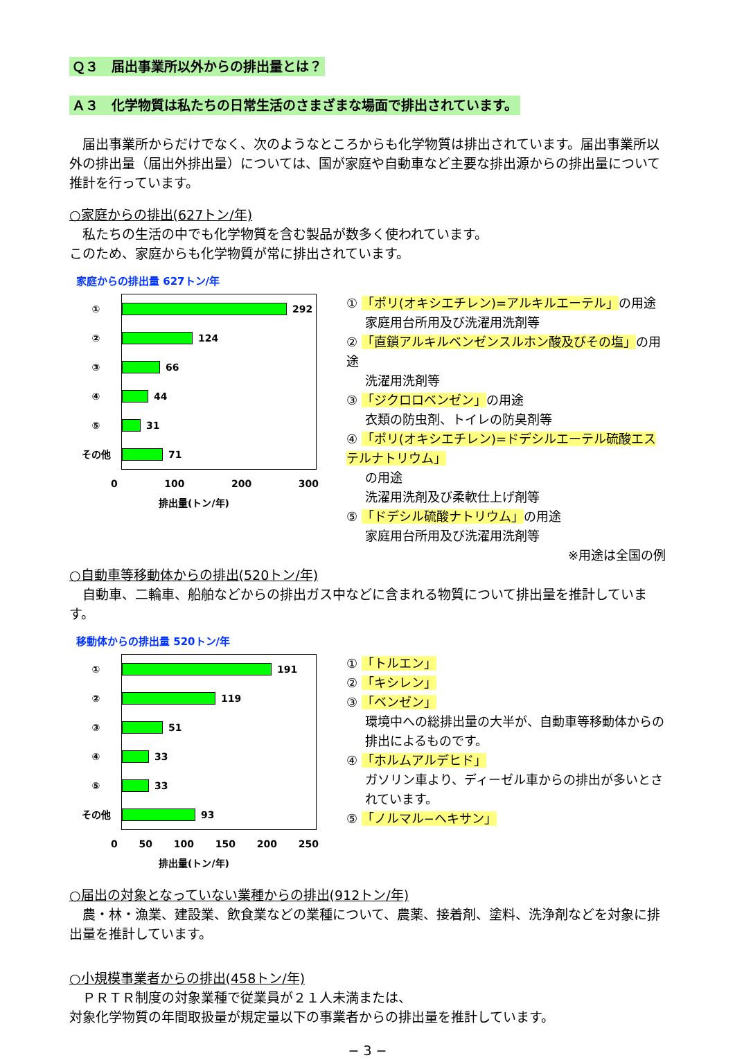Ｑ３　届出事業所以外からの排出量とは？
Ａ３　化学物質は私たちの日常生活のさまざまな場面で排出されています。
届出事業所からだけでなく、次のようなところからも化学物質は排出されています。届出事業所以外の排出量（届出外排出量）については、国が家庭や自動車など主要な排出源からの排出量について推計を行っています。
○家庭からの排出(627トン/年)
私たちの生活の中でも化学物質を含む製品が数多く使われています。
このため、家庭からも化学物質が常に排出されています。
家庭からの排出量 627トン/年
① 292
② 124
③ 66
④ 44
⑤ 31
その他 71
0 100 200 300
排出量(トン/年)
① 「ポリ(オキシエチレン)=アルキルエーテル」の用途
家庭用台所用及び洗濯用洗剤等
② 「直鎖アルキルベンゼンスルホン酸及びその塩」の用途
洗濯用洗剤等
③ 「ジクロロベンゼン」の用途
衣類の防虫剤、トイレの防臭剤等
④ 「ポリ(オキシエチレン)=ドデシルエーテル硫酸エステルナトリウム」
の用途
洗濯用洗剤及び柔軟仕上げ剤等
⑤ 「ドデシル硫酸ナトリウム」の用途
家庭用台所用及び洗濯用洗剤等
※用途は全国の例
○自動車等移動体からの排出(520トン/年)
自動車、二輪車、船舶などからの排出ガス中などに含まれる物質について排出量を推計しています。
移動体からの排出量 520トン/年
① 191
② 119
③ 51
④ 33
⑤ 33
その他 93
0 50 100 150 200 250
排出量(トン/年)
① 「トルエン」
② 「キシレン」
③ 「ベンゼン」
環境中への総排出量の大半が、自動車等移動体からの排出によるものです。
④ 「ホルムアルデヒド」
ガソリン車より、ディーゼル車からの排出が多いとされています。
⑤ 「ノルマル−ヘキサン」
○届出の対象となっていない業種からの排出(912トン/年)
農・林・漁業、建設業、飲食業などの業種について、農薬、接着剤、塗料、洗浄剤などを対象に排出量を推計しています。
○小規模事業者からの排出(458トン/年)
ＰＲＴＲ制度の対象業種で従業員が２１人未満または、
対象化学物質の年間取扱量が規定量以下の事業者からの排出量を推計しています。
− 3 −